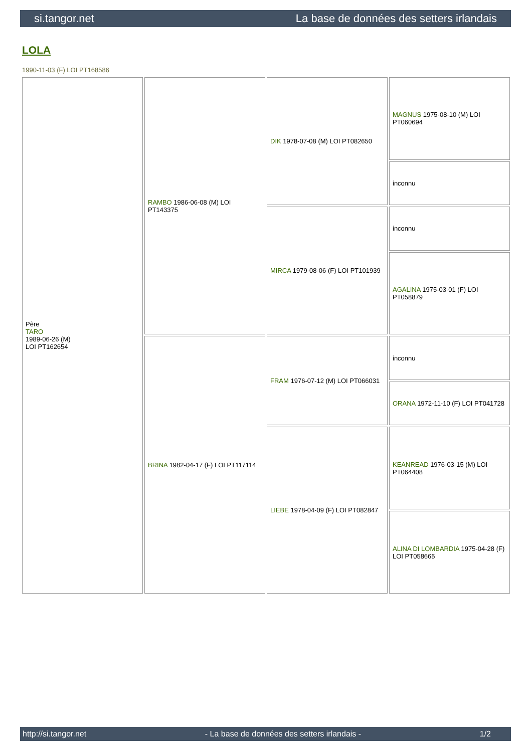si.tangor.net La base de données des setters irlandais
LOLA
1990-11-03 (F) LOI PT168586
| Père TARO 1989-06-26 (M) LOI PT162654 | RAMBO 1986-06-08 (M) LOI PT143375 | DIK 1978-07-08 (M) LOI PT082650 | MAGNUS 1975-08-10 (M) LOI PT060694 |
| | | | inconnu |
| | | MIRCA 1979-08-06 (F) LOI PT101939 | inconnu |
| | | | AGALINA 1975-03-01 (F) LOI PT058879 |
| | BRINA 1982-04-17 (F) LOI PT117114 | FRAM 1976-07-12 (M) LOI PT066031 | inconnu |
| | | | ORANA 1972-11-10 (F) LOI PT041728 |
| | | LIEBE 1978-04-09 (F) LOI PT082847 | KEANREAD 1976-03-15 (M) LOI PT064408 |
| | | | ALINA DI LOMBARDIA 1975-04-28 (F) LOI PT058665 |
http://si.tangor.net - La base de données des setters irlandais - 1/2